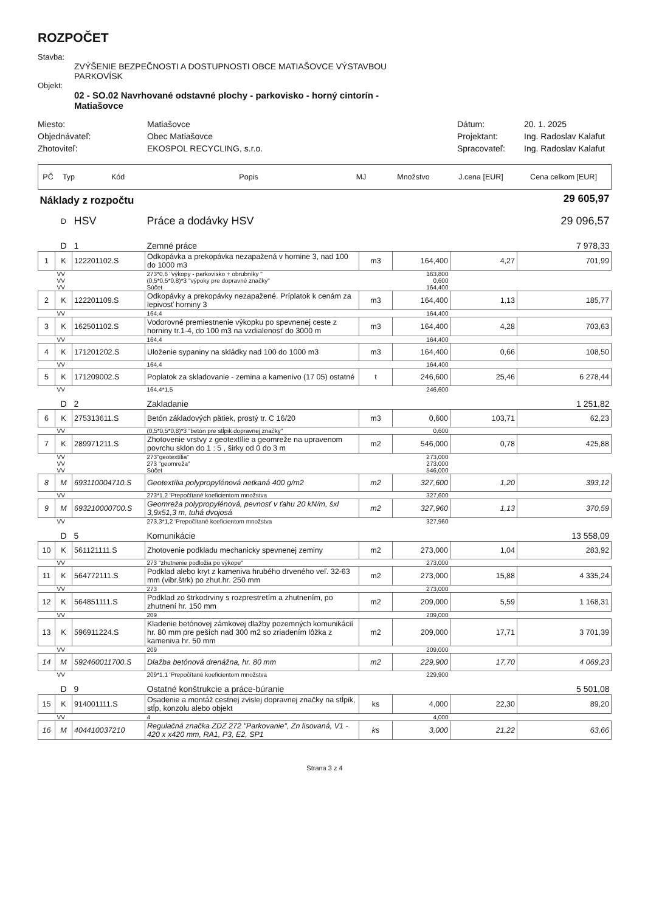ROZPOČET
Stavba:
ZVÝŠENIE BEZPEČNOSTI A DOSTUPNOSTI OBCE MATIAŠOVCE VÝSTAVBOU
PARKOVÍSK
Objekt:
02 - SO.02 Navrhované odstavné plochy - parkovisko - horný cintorín -
Matiašovce
Miesto:
Matiašovce
Dátum:
20. 1. 2025
Objednávateľ:
Obec Matiašovce
Projektant:
Ing. Radoslav Kalafut
Zhotoviteľ:
EKOSPOL RECYCLING, s.r.o.
Spracovateľ:
Ing. Radoslav Kalafut
| PČ | Typ | Kód | Popis | MJ | Množstvo | J.cena [EUR] | Cena celkom [EUR] |
| --- | --- | --- | --- | --- | --- | --- | --- |
| Náklady z rozpočtu | | | | | | | 29 605,97 |
| | D | HSV | Práce a dodávky HSV | | | | 29 096,57 |
| | D | 1 | Zemné práce | | | | 7 978,33 |
| 1 | K | 122201102.S | Odkopávka a prekopávka nezapažená v hornine 3, nad 100 do 1000 m3 | m3 | 164,400 | 4,27 | 701,99 |
| | VV | | 273*0,6 "výkopy - parkovisko + obrubníky " | | 163,800 | | |
| | VV | | (0,5*0,5*0,8)*3 "výpoky pre dopravné značky" | | 0,600 | | |
| | VV | | Súčet | | 164,400 | | |
| 2 | K | 122201109.S | Odkopávky a prekopávky nezapažené. Príplatok k cenám za lepivosť horniny 3 | m3 | 164,400 | 1,13 | 185,77 |
| | VV | | 164,4 | | 164,400 | | |
| 3 | K | 162501102.S | Vodorovné premiestnenie výkopku po spevnenej ceste z horniny tr.1-4, do 100 m3 na vzdialenosť do 3000 m | m3 | 164,400 | 4,28 | 703,63 |
| | VV | | 164,4 | | 164,400 | | |
| 4 | K | 171201202.S | Uloženie sypaniny na skládky nad 100 do 1000 m3 | m3 | 164,400 | 0,66 | 108,50 |
| | VV | | 164,4 | | 164,400 | | |
| 5 | K | 171209002.S | Poplatok za skladovanie - zemina a kamenivo (17 05) ostatné | t | 246,600 | 25,46 | 6 278,44 |
| | VV | | 164,4*1,5 | | 246,600 | | |
| | D | 2 | Zakladanie | | | | 1 251,82 |
| 6 | K | 275313611.S | Betón základových pätiek, prostý tr. C 16/20 | m3 | 0,600 | 103,71 | 62,23 |
| | VV | | (0,5*0,5*0,8)*3 "betón pre stĺpik dopravnej značky" | | 0,600 | | |
| 7 | K | 289971211.S | Zhotovenie vrstvy z geotextílie a geomreže na upravenom povrchu sklon do 1 : 5 , širky od 0 do 3 m | m2 | 546,000 | 0,78 | 425,88 |
| | VV | | 273"geotextília" | | 273,000 | | |
| | VV | | 273 "geomreža" | | 273,000 | | |
| | VV | | Súčet | | 546,000 | | |
| 8 | M | 693110004710.S | Geotextília polypropylénová netkaná 400 g/m2 | m2 | 327,600 | 1,20 | 393,12 |
| | VV | | 273*1,2 'Prepočítané koeficientom množstva | | 327,600 | | |
| 9 | M | 693210000700.S | Geomreža polypropylénová, pevnosť v ťahu 20 kN/m, šxl 3,9x51,3 m, tuhá dvojosá | m2 | 327,960 | 1,13 | 370,59 |
| | VV | | 273,3*1,2 'Prepočítané koeficientom množstva | | 327,960 | | |
| | D | 5 | Komunikácie | | | | 13 558,09 |
| 10 | K | 561121111.S | Zhotovenie podkladu mechanicky spevnenej zeminy | m2 | 273,000 | 1,04 | 283,92 |
| | VV | | 273 "zhutnenie podložia po výkope" | | 273,000 | | |
| 11 | K | 564772111.S | Podklad alebo kryt z kameniva hrubého drveného veľ. 32-63 mm (vibr.štrk) po zhut.hr. 250 mm | m2 | 273,000 | 15,88 | 4 335,24 |
| | VV | | 273 | | 273,000 | | |
| 12 | K | 564851111.S | Podklad zo štrkodrviny s rozprestretím a zhutnením, po zhutnení hr. 150 mm | m2 | 209,000 | 5,59 | 1 168,31 |
| | VV | | 209 | | 209,000 | | |
| 13 | K | 596911224.S | Kladenie betónovej zámkovej dlažby pozemných komunikácií hr. 80 mm pre peších nad 300 m2 so zriadením lôžka z kameniva hr. 50 mm | m2 | 209,000 | 17,71 | 3 701,39 |
| | VV | | 209 | | 209,000 | | |
| 14 | M | 592460011700.S | Dlažba betónová drenážna, hr. 80 mm | m2 | 229,900 | 17,70 | 4 069,23 |
| | VV | | 209*1,1 'Prepočítané koeficientom množstva | | 229,900 | | |
| | D | 9 | Ostatné konštrukcie a práce-búranie | | | | 5 501,08 |
| 15 | K | 914001111.S | Osadenie a montáž cestnej zvislej dopravnej značky na stĺpik, stĺp, konzolu alebo objekt | ks | 4,000 | 22,30 | 89,20 |
| | VV | | 4 | | 4,000 | | |
| 16 | M | 404410037210 | Regulačná značka ZDZ 272 "Parkovanie", Zn lisovaná, V1 - 420 x x420 mm, RA1, P3, E2, SP1 | ks | 3,000 | 21,22 | 63,66 |
Strana 3 z 4